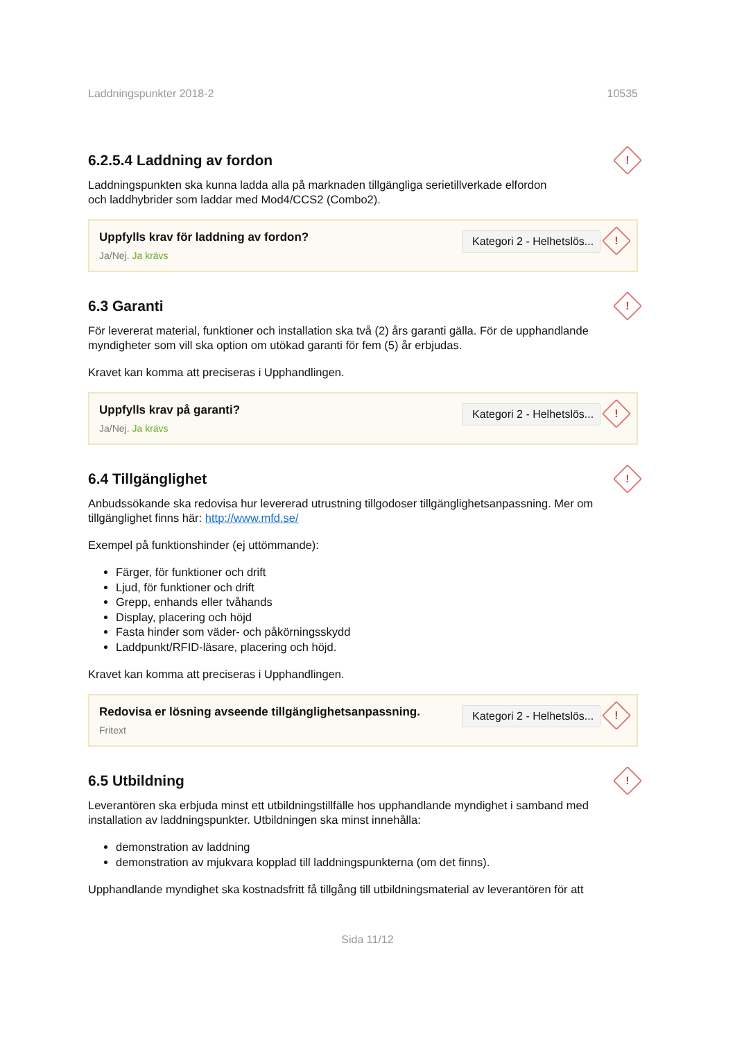Laddningspunkter 2018-2 10535
6.2.5.4 Laddning av fordon !
Laddningspunkten ska kunna ladda alla på marknaden tillgängliga serietillverkade elfordon
och laddhybrider som laddar med Mod4/CCS2 (Combo2).
Uppfylls krav för laddning av fordon?
Ja/Nej. Ja krävs
Kategori 2 - Helhetslös...!
6.3 Garanti !
För levererat material, funktioner och installation ska två (2) års garanti gälla. För de upphandlande myndigheter som vill ska option om utökad garanti för fem (5) år erbjudas.
Kravet kan komma att preciseras i Upphandlingen.
Uppfylls krav på garanti?
Ja/Nej. Ja krävs
Kategori 2 - Helhetslös...!
6.4 Tillgänglighet !
Anbudssökande ska redovisa hur levererad utrustning tillgodoser tillgänglighetsanpassning. Mer om tillgänglighet finns här: http://www.mfd.se/
Exempel på funktionshinder (ej uttömmande):
Färger, för funktioner och drift
Ljud, för funktioner och drift
Grepp, enhands eller tvåhands
Display, placering och höjd
Fasta hinder som väder- och påkörningsskydd
Laddpunkt/RFID-läsare, placering och höjd.
Kravet kan komma att preciseras i Upphandlingen.
Redovisa er lösning avseende tillgänglighetsanpassning.
Fritext
Kategori 2 - Helhetslös...!
6.5 Utbildning !
Leverantören ska erbjuda minst ett utbildningstillfälle hos upphandlande myndighet i samband med installation av laddningspunkter. Utbildningen ska minst innehålla:
demonstration av laddning
demonstration av mjukvara kopplad till laddningspunkterna (om det finns).
Upphandlande myndighet ska kostnadsfritt få tillgång till utbildningsmaterial av leverantören för att
Sida 11/12